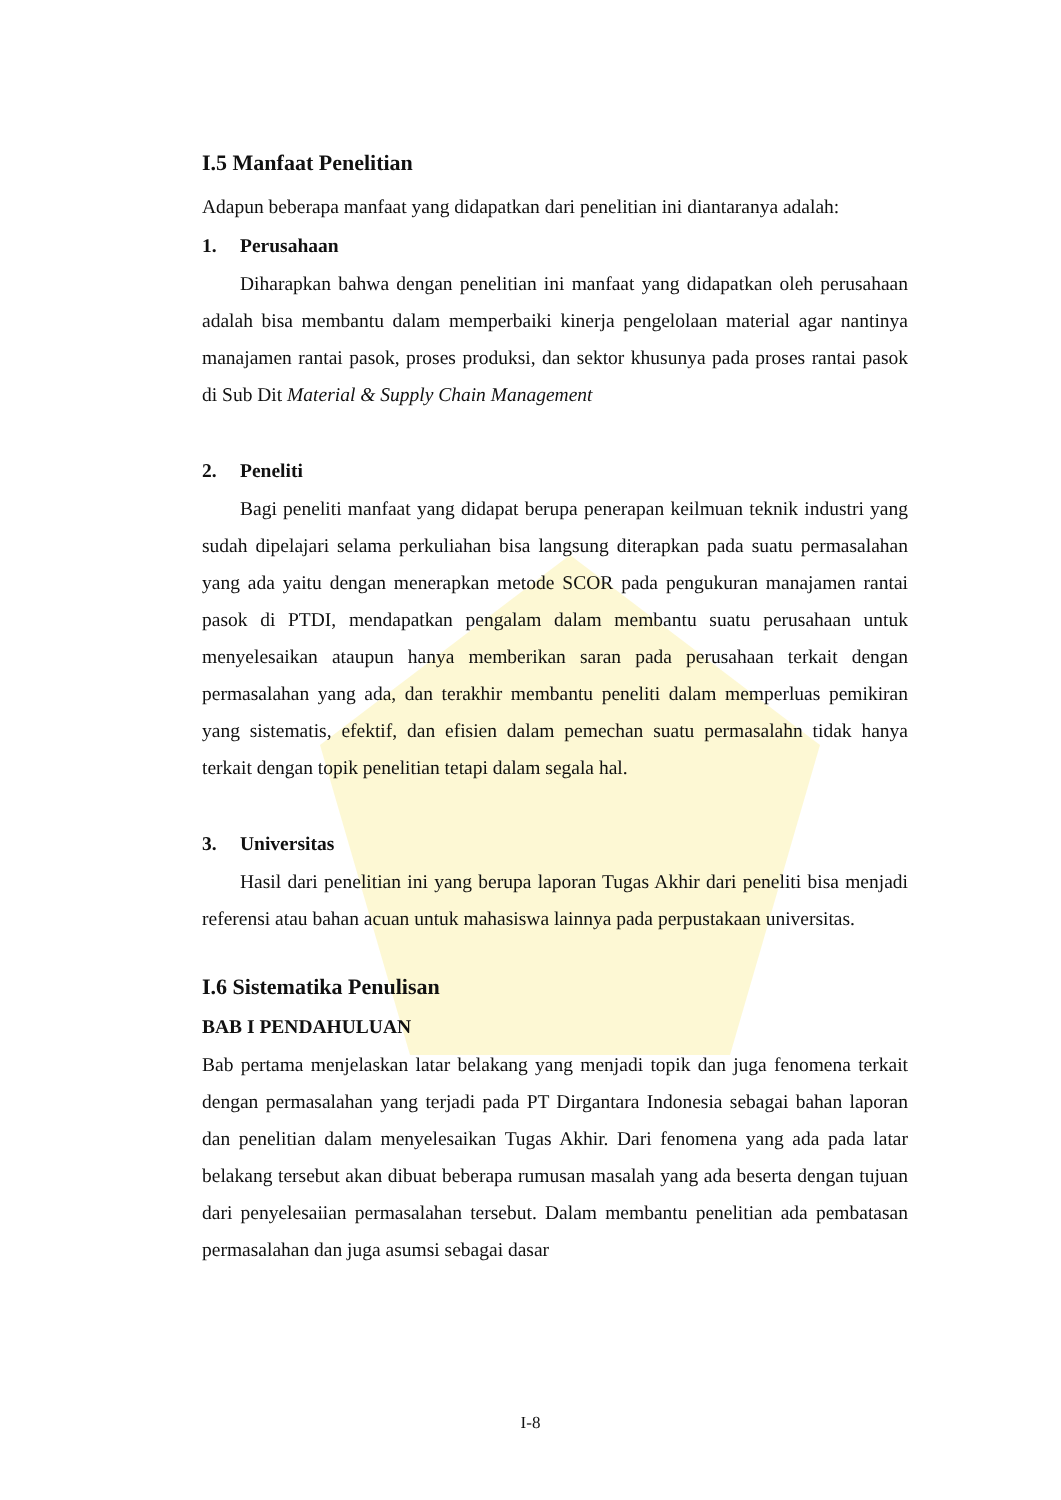I.5 Manfaat Penelitian
Adapun beberapa manfaat yang didapatkan dari penelitian ini diantaranya adalah:
1. Perusahaan
Diharapkan bahwa dengan penelitian ini manfaat yang didapatkan oleh perusahaan adalah bisa membantu dalam memperbaiki kinerja pengelolaan material agar nantinya manajamen rantai pasok, proses produksi, dan sektor khusunya pada proses rantai pasok di Sub Dit Material & Supply Chain Management
2. Peneliti
Bagi peneliti manfaat yang didapat berupa penerapan keilmuan teknik industri yang sudah dipelajari selama perkuliahan bisa langsung diterapkan pada suatu permasalahan yang ada yaitu dengan menerapkan metode SCOR pada pengukuran manajamen rantai pasok di PTDI, mendapatkan pengalam dalam membantu suatu perusahaan untuk menyelesaikan ataupun hanya memberikan saran pada perusahaan terkait dengan permasalahan yang ada, dan terakhir membantu peneliti dalam memperluas pemikiran yang sistematis, efektif, dan efisien dalam pemechan suatu permasalahn tidak hanya terkait dengan topik penelitian tetapi dalam segala hal.
3. Universitas
Hasil dari penelitian ini yang berupa laporan Tugas Akhir dari peneliti bisa menjadi referensi atau bahan acuan untuk mahasiswa lainnya pada perpustakaan universitas.
I.6 Sistematika Penulisan
BAB I PENDAHULUAN
Bab pertama menjelaskan latar belakang yang menjadi topik dan juga fenomena terkait dengan permasalahan yang terjadi pada PT Dirgantara Indonesia sebagai bahan laporan dan penelitian dalam menyelesaikan Tugas Akhir. Dari fenomena yang ada pada latar belakang tersebut akan dibuat beberapa rumusan masalah yang ada beserta dengan tujuan dari penyelesaiian permasalahan tersebut. Dalam membantu penelitian ada pembatasan permasalahan dan juga asumsi sebagai dasar
I-8